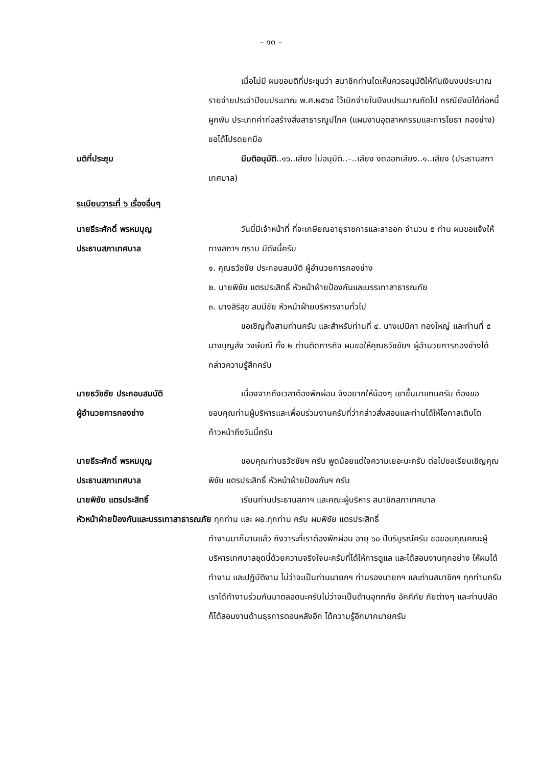– ๑๓ –
เมื่อไม่มี ผมขอมติที่ประชุมว่า สมาชิกท่านใดเห็นควรอนุมัติให้กันเงินงบประมาณรายจ่ายประจำปีงบประมาณ พ.ศ.๒๕๖๕ ไว้เบิกจ่ายในปีงบประมาณถัดไป กรณียังมิได้ก่อหนี้ผูกพัน ประเภทค่าก่อสร้างสิ่งสาธารณูปโภค (แผนงานอุตสาหกรรมและการโยธา กองช่าง) ขอได้โปรดยกมือ
มติที่ประชุม มีมติอนุมัติ..๑๖..เสียง ไม่อนุมัติ..–..เสียง งดออกเสียง..๑..เสียง (ประธานสภาเทศบาล)
ระเบียบวาระที่ ๖ เรื่องอื่นๆ
นายธีระศักดิ์ พรหมบุญ
ประธานสภาเทศบาล
วันนี้มีเจ้าหน้าที่ ที่จะเกษียณอายุราชการและลาออก จำนวน ๕ ท่าน ผมขอแจ้งให้ทางสภาฯ ทราบ มีดังนี้ครับ
๑. คุณธวัชชัย ประกอบสมบัติ ผู้อำนวยการกองช่าง
๒. นายพิชัย แตรประสิทธิ์ หัวหน้าฝ่ายป้องกันและบรรเทาสาธารณภัย
๓. นางสิริสุข สมมีชัย หัวหน้าฝ่ายบริหารงานทั่วไป
ขอเชิญทั้งสามท่านครับ และสำหรับท่านที่ ๔. นางเปมิกา ทองใหญ่ และท่านที่ ๕ นางบุญส่ง วงษ์มณี ทั้ง ๒ ท่านติดภารกิจ ผมขอให้คุณธวัชชัยฯ ผู้อำนวยการกองช่างได้กล่าวความรู้สึกครับ
นายธวัชชัย ประกอบสมบัติ
ผู้อำนวยการกองช่าง
เนื่องจากถึงเวลาต้องพักผ่อน จึงอยากให้น้องๆ เขาขึ้นมาแทนครับ ต้องขอขอบคุณท่านผู้บริหารและเพื่อนร่วมงานครับที่ว่ากล่าวสั่งสอนและท่านได้ให้โอกาสเติบโตก้าวหน้าถึงวันนี้ครับ
นายธีระศักดิ์ พรหมบุญ
ประธานสภาเทศบาล
ขอบคุณท่านธวัชชัยฯ ครับ พูดน้อยแต่ใจความเยอะนะครับ ต่อไปขอเรียนเชิญคุณพิชัย แตรประสิทธิ์ หัวหน้าฝ่ายป้องกันฯ ครับ
นายพิชัย แตรประสิทธิ์ เรียนท่านประธานสภาฯ และคณะผู้บริหาร สมาชิกสภาเทศบาล
หัวหน้าฝ่ายป้องกันและบรรเทาสาธารณภัย ทุกท่าน และ ผอ.ทุกท่าน ครับ ผมพิชัย แตรประสิทธิ์
ทำงานมาก็นานแล้ว ถึงวาระที่เราต้องพักผ่อน อายุ ๖๐ ปีบริบูรณ์ครับ ขอขอบคุณคณะผู้บริหารเทศบาลชุดนี้ด้วยความจริงใจนะครับที่ได้ให้การดูแล และได้สอนงานทุกอย่าง ให้ผมได้ทำงาน และปฏิบัติงาน ไม่ว่าจะเป็นท่านนายกฯ ท่านรองนายกฯ และท่านสมาชิกฯ ทุกท่านครับ เราได้ทำงานร่วมกันมาตลอดนะครับไม่ว่าจะเป็นด้านอุทกภัย อัคคีภัย ภัยต่างๆ และท่านปลัดก็ได้สอนงานด้านธุรการตอนหลังอีก ได้ความรู้อีกมากมายครับ